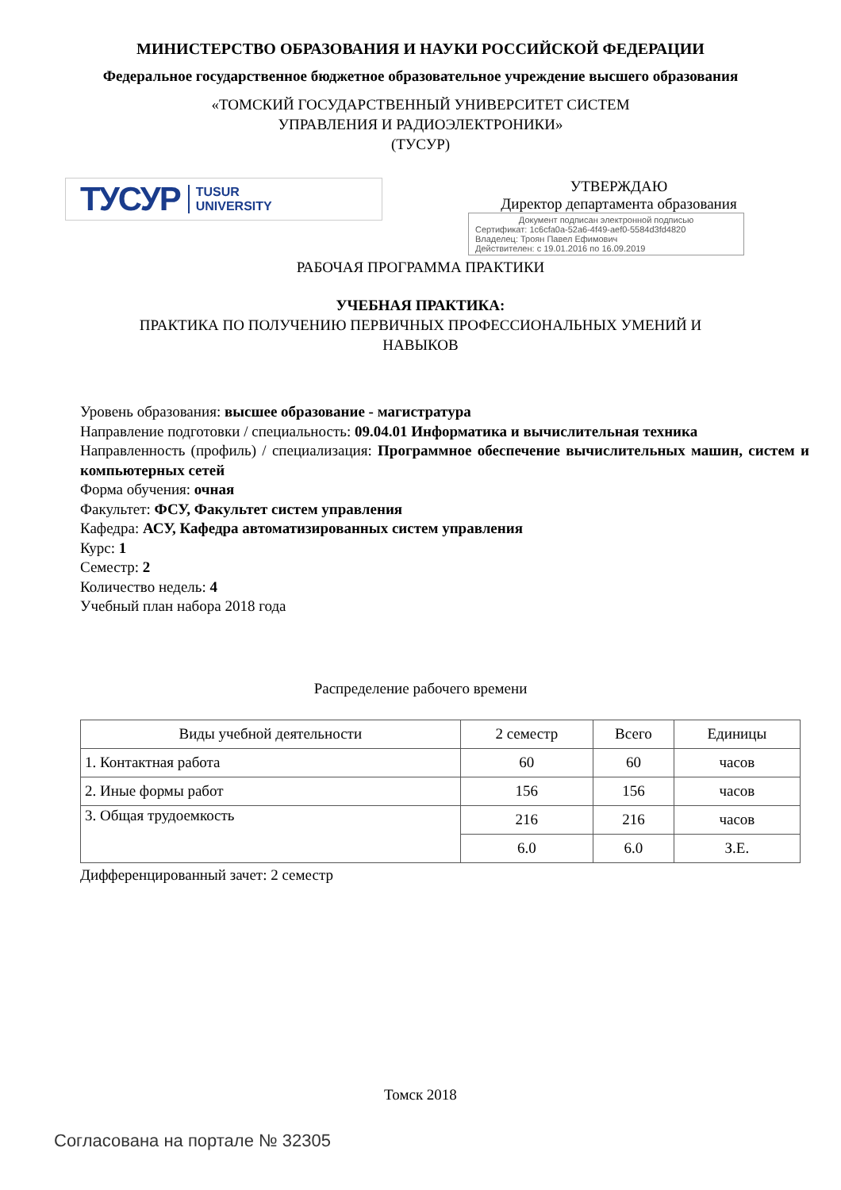МИНИСТЕРСТВО ОБРАЗОВАНИЯ И НАУКИ РОССИЙСКОЙ ФЕДЕРАЦИИ
Федеральное государственное бюджетное образовательное учреждение высшего образования
«ТОМСКИЙ ГОСУДАРСТВЕННЫЙ УНИВЕРСИТЕТ СИСТЕМ
УПРАВЛЕНИЯ И РАДИОЭЛЕКТРОНИКИ»
(ТУСУР)
ТУСУР TUSUR
UNIVERSITY
УТВЕРЖДАЮ
Директор департамента образования
Документ подписан электронной подписью
Сертификат: 1c6cfa0a-52a6-4f49-aef0-5584d3fd4820
Владелец: Троян Павел Ефимович
Действителен: с 19.01.2016 по 16.09.2019
РАБОЧАЯ ПРОГРАММА ПРАКТИКИ
УЧЕБНАЯ ПРАКТИКА:
ПРАКТИКА ПО ПОЛУЧЕНИЮ ПЕРВИЧНЫХ ПРОФЕССИОНАЛЬНЫХ УМЕНИЙ И
НАВЫКОВ
Уровень образования: высшее образование - магистратура
Направление подготовки / специальность: 09.04.01 Информатика и вычислительная техника
Направленность (профиль) / специализация: Программное обеспечение вычислительных машин, систем и компьютерных сетей
Форма обучения: очная
Факультет: ФСУ, Факультет систем управления
Кафедра: АСУ, Кафедра автоматизированных систем управления
Курс: 1
Семестр: 2
Количество недель: 4
Учебный план набора 2018 года
Распределение рабочего времени
| Виды учебной деятельности | 2 семестр | Всего | Единицы |
| --- | --- | --- | --- |
| 1. Контактная работа | 60 | 60 | часов |
| 2. Иные формы работ | 156 | 156 | часов |
| 3. Общая трудоемкость | 216 | 216 | часов |
| | 6.0 | 6.0 | З.Е. |
Дифференцированный зачет: 2 семестр
Томск 2018
Согласована на портале № 32305